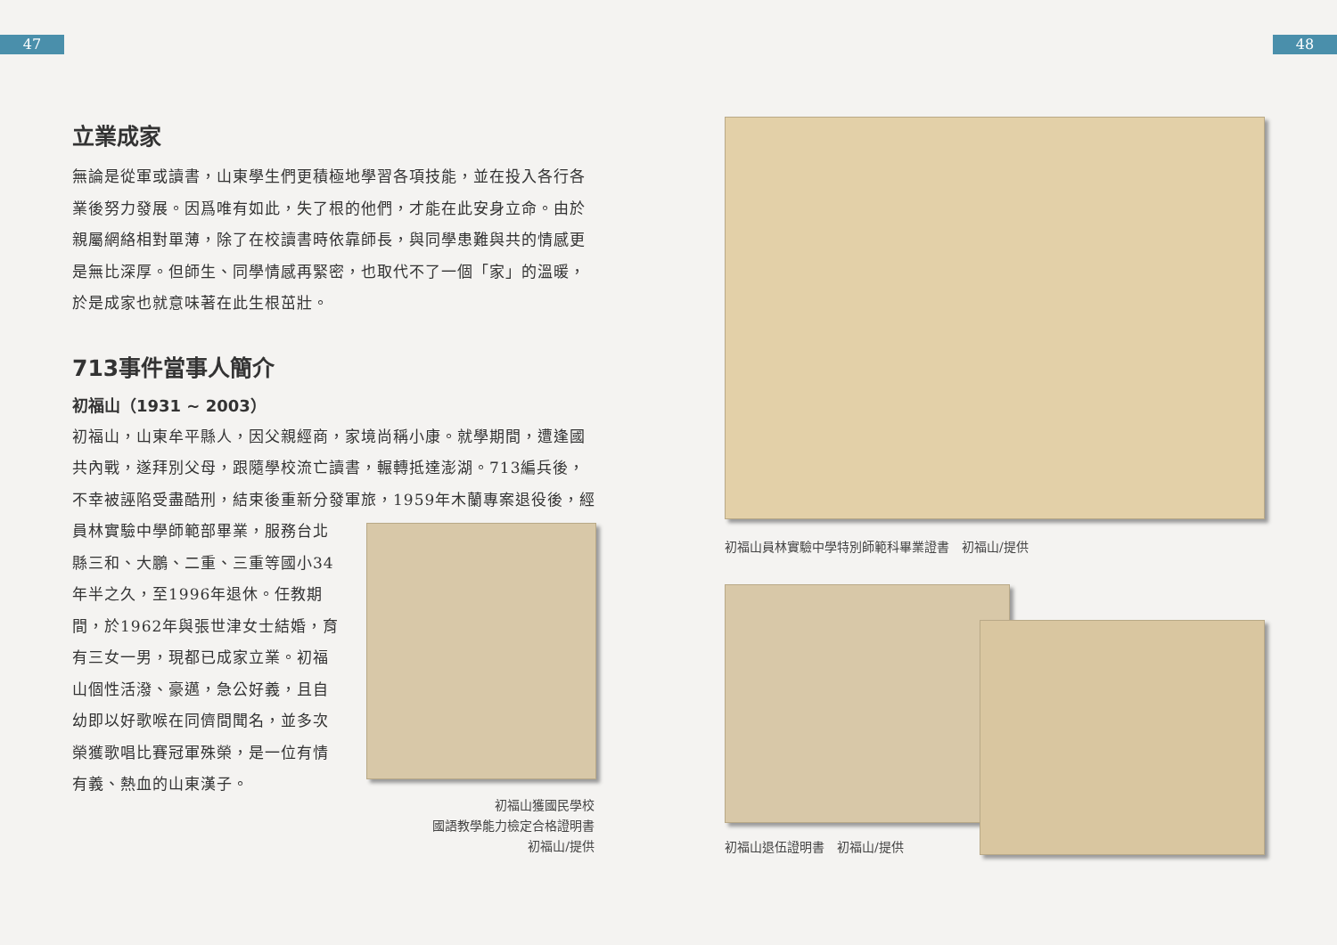47
立業成家
無論是從軍或讀書，山東學生們更積極地學習各項技能，並在投入各行各業後努力發展。因爲唯有如此，失了根的他們，才能在此安身立命。由於親屬網絡相對單薄，除了在校讀書時依靠師長，與同學患難與共的情感更是無比深厚。但師生、同學情感再緊密，也取代不了一個「家」的溫暖，於是成家也就意味著在此生根茁壯。
713事件當事人簡介
初福山（1931 ~ 2003）
初福山，山東牟平縣人，因父親經商，家境尚稱小康。就學期間，遭逢國共內戰，遂拜別父母，跟隨學校流亡讀書，輾轉抵達澎湖。713編兵後，不幸被誣陷受盡酷刑，結束後重新分發軍旅，1959年木蘭專案退役後，經
員林實驗中學師範部畢業，服務台北縣三和、大鵬、二重、三重等國小34年半之久，至1996年退休。任教期間，於1962年與張世津女士結婚，育有三女一男，現都已成家立業。初福山個性活潑、豪邁，急公好義，且自幼即以好歌喉在同儕間聞名，並多次榮獲歌唱比賽冠軍殊榮，是一位有情有義、熱血的山東漢子。
初福山獲國民學校
國語教學能力檢定合格證明書
初福山/提供
48
初福山員林實驗中學特別師範科畢業證書　初福山/提供
初福山退伍證明書　初福山/提供